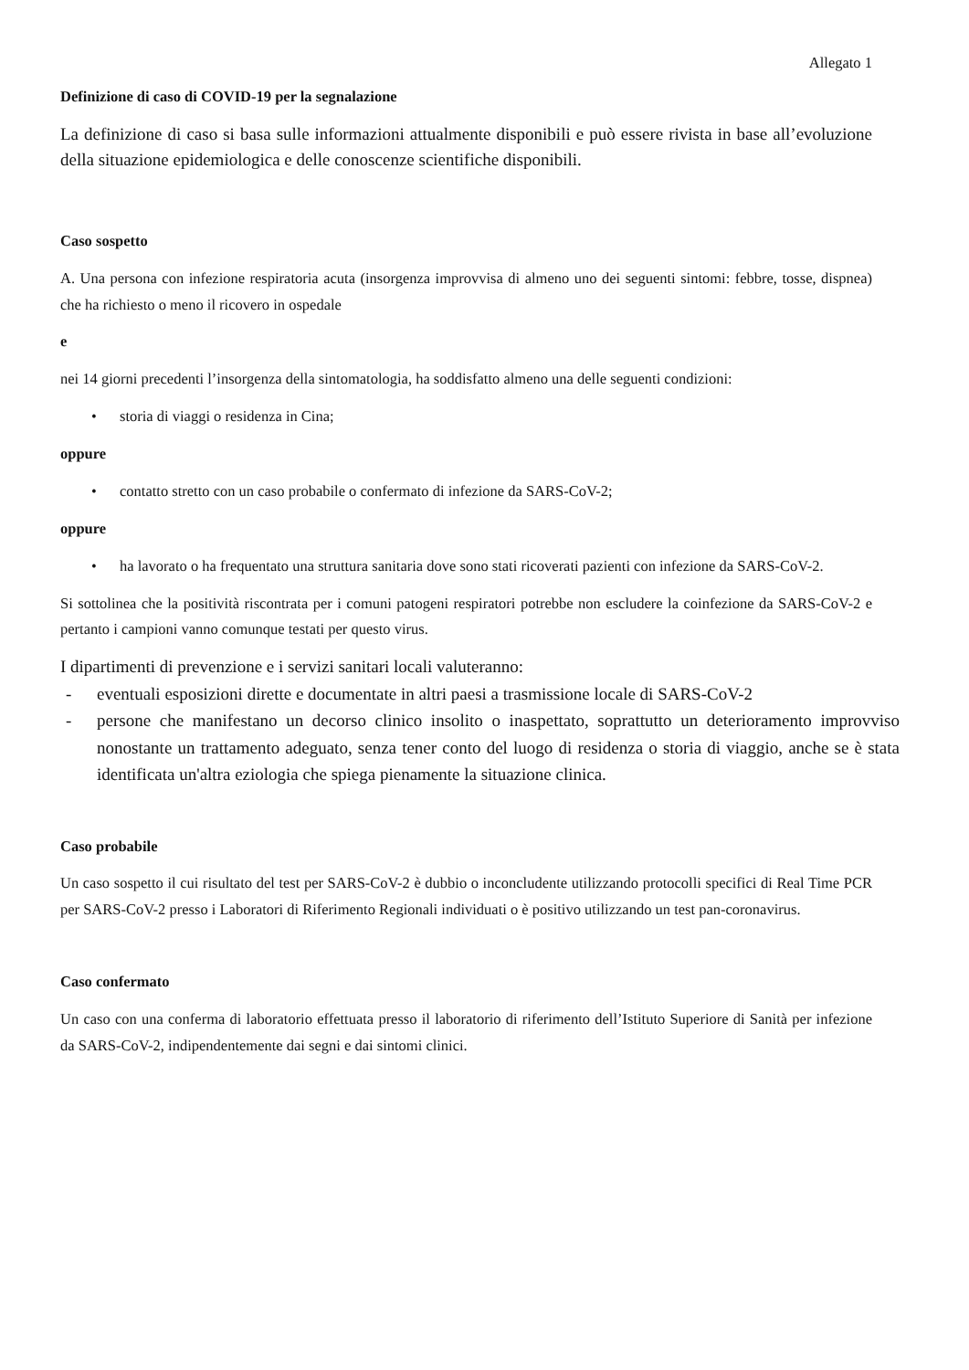Allegato 1
Definizione di caso di COVID-19 per la segnalazione
La definizione di caso si basa sulle informazioni attualmente disponibili e può essere rivista in base all’evoluzione della situazione epidemiologica e delle conoscenze scientifiche disponibili.
Caso sospetto
A. Una persona con infezione respiratoria acuta (insorgenza improvvisa di almeno uno dei seguenti sintomi: febbre, tosse, dispnea) che ha richiesto o meno il ricovero in ospedale
e
nei 14 giorni precedenti l’insorgenza della sintomatologia, ha soddisfatto almeno una delle seguenti condizioni:
• storia di viaggi o residenza in Cina;
oppure
• contatto stretto con un caso probabile o confermato di infezione da SARS-CoV-2;
oppure
• ha lavorato o ha frequentato una struttura sanitaria dove sono stati ricoverati pazienti con infezione da SARS-CoV-2.
Si sottolinea che la positività riscontrata per i comuni patogeni respiratori potrebbe non escludere la coinfezione da SARS-CoV-2 e pertanto i campioni vanno comunque testati per questo virus.
I dipartimenti di prevenzione e i servizi sanitari locali valuteranno:
- eventuali esposizioni dirette e documentate in altri paesi a trasmissione locale di SARS-CoV-2
- persone che manifestano un decorso clinico insolito o inaspettato, soprattutto un deterioramento improvviso nonostante un trattamento adeguato, senza tener conto del luogo di residenza o storia di viaggio, anche se è stata identificata un'altra eziologia che spiega pienamente la situazione clinica.
Caso probabile
Un caso sospetto il cui risultato del test per SARS-CoV-2 è dubbio o inconcludente utilizzando protocolli specifici di Real Time PCR per SARS-CoV-2 presso i Laboratori di Riferimento Regionali individuati o è positivo utilizzando un test pan-coronavirus.
Caso confermato
Un caso con una conferma di laboratorio effettuata presso il laboratorio di riferimento dell’Istituto Superiore di Sanità per infezione da SARS-CoV-2, indipendentemente dai segni e dai sintomi clinici.